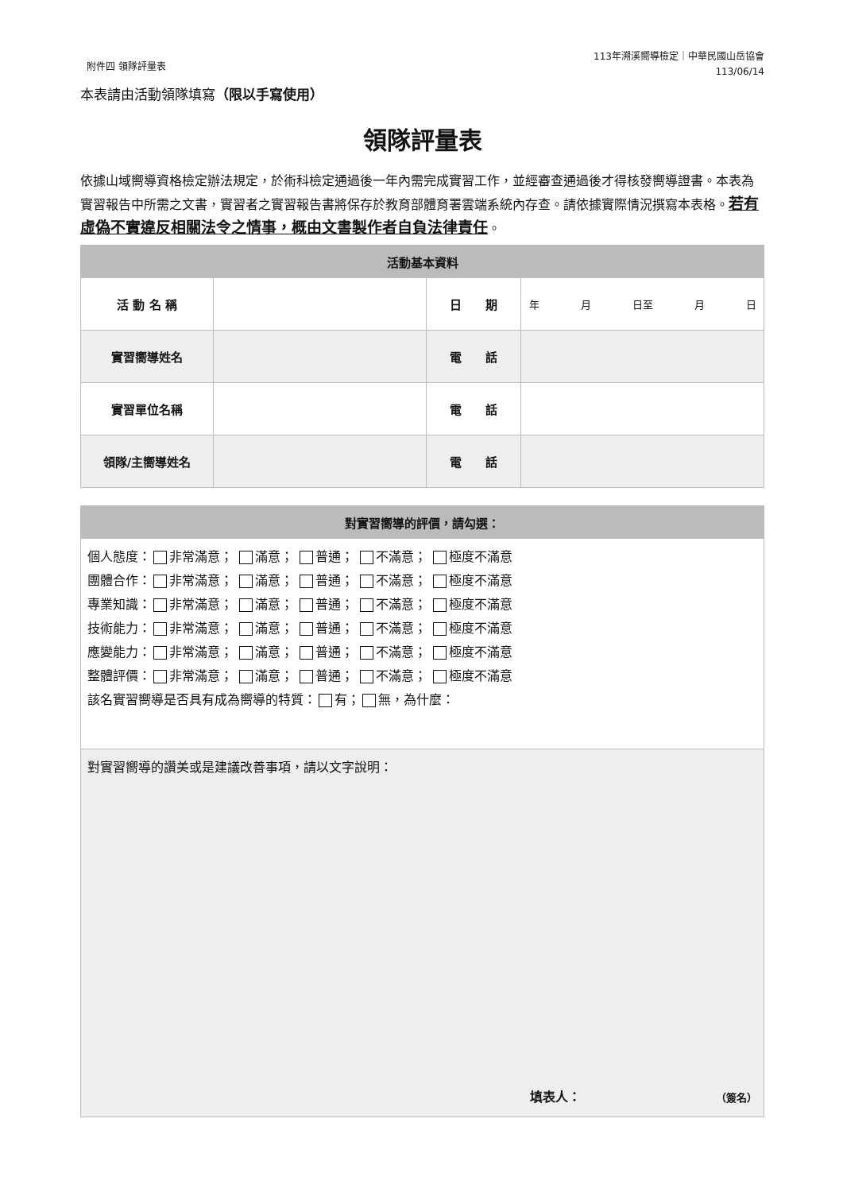附件四 領隊評量表
113年溯溪嚮導檢定｜中華民國山岳協會
113/06/14
本表請由活動領隊填寫（限以手寫使用）
領隊評量表
依據山域嚮導資格檢定辦法規定，於術科檢定通過後一年內需完成實習工作，並經審查通過後才得核發嚮導證書。本表為實習報告中所需之文書，實習者之實習報告書將保存於教育部體育署雲端系統內存查。請依據實際情況撰寫本表格。若有虛偽不實違反相關法令之情事，概由文書製作者自負法律責任。
| 活動基本資料 | | | |
| --- | --- | --- | --- |
| 活 動 名 稱 | | 日 期 | 年 月 日至 月 日 |
| 實習嚮導姓名 | | 電 話 | |
| 實習單位名稱 | | 電 話 | |
| 領隊/主嚮導姓名 | | 電 話 | |
| 對實習嚮導的評價，請勾選： |
| --- |
| 個人態度： 非常滿意； 滿意； 普通； 不滿意； 極度不滿意 團體合作： 非常滿意； 滿意； 普通； 不滿意； 極度不滿意 專業知識： 非常滿意； 滿意； 普通； 不滿意； 極度不滿意 技術能力： 非常滿意； 滿意； 普通； 不滿意； 極度不滿意 應變能力： 非常滿意； 滿意； 普通； 不滿意； 極度不滿意 整體評價： 非常滿意； 滿意； 普通； 不滿意； 極度不滿意 該名實習嚮導是否具有成為嚮導的特質： 有； 無，為什麼： |
| 對實習嚮導的讚美或是建議改善事項，請以文字說明： 填表人： （簽名） |